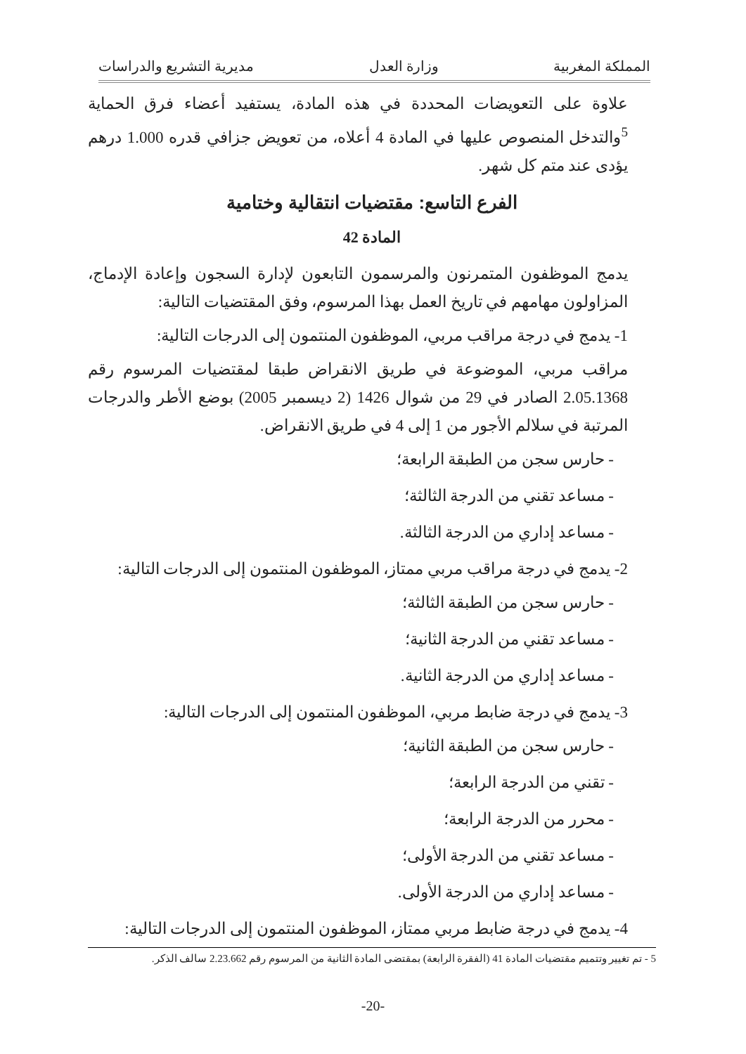المملكة المغربية وزارة العدل مديرية التشريع والدراسات
علاوة على التعويضات المحددة في هذه المادة، يستفيد أعضاء فرق الحماية <sup>5</sup>والتدخل المنصوص عليها في المادة 4 أعلاه، من تعويض جزافي قدره 1.000 درهم يؤدى عند متم كل شهر.
الفرع التاسع: مقتضيات انتقالية وختامية
المادة 42
يدمج الموظفون المتمرنون والمرسمون التابعون لإدارة السجون وإعادة الإدماج، المزاولون مهامهم في تاريخ العمل بهذا المرسوم، وفق المقتضيات التالية:
1- يدمج في درجة مراقب مربي، الموظفون المنتمون إلى الدرجات التالية:
مراقب مربي، الموضوعة في طريق الانقراض طبقا لمقتضيات المرسوم رقم 2.05.1368 الصادر في 29 من شوال 1426 (2 ديسمبر 2005) بوضع الأطر والدرجات المرتبة في سلالم الأجور من 1 إلى 4 في طريق الانقراض.
- حارس سجن من الطبقة الرابعة؛
- مساعد تقني من الدرجة الثالثة؛
- مساعد إداري من الدرجة الثالثة.
2- يدمج في درجة مراقب مربي ممتاز، الموظفون المنتمون إلى الدرجات التالية:
- حارس سجن من الطبقة الثالثة؛
- مساعد تقني من الدرجة الثانية؛
- مساعد إداري من الدرجة الثانية.
3- يدمج في درجة ضابط مربي، الموظفون المنتمون إلى الدرجات التالية:
- حارس سجن من الطبقة الثانية؛
- تقني من الدرجة الرابعة؛
- محرر من الدرجة الرابعة؛
- مساعد تقني من الدرجة الأولى؛
- مساعد إداري من الدرجة الأولى.
4- يدمج في درجة ضابط مربي ممتاز، الموظفون المنتمون إلى الدرجات التالية:
5 - تم تغيير وتتميم مقتضيات المادة 41 (الفقرة الرابعة) بمقتضى المادة الثانية من المرسوم رقم 2.23.662 سالف الذكر.
-20-